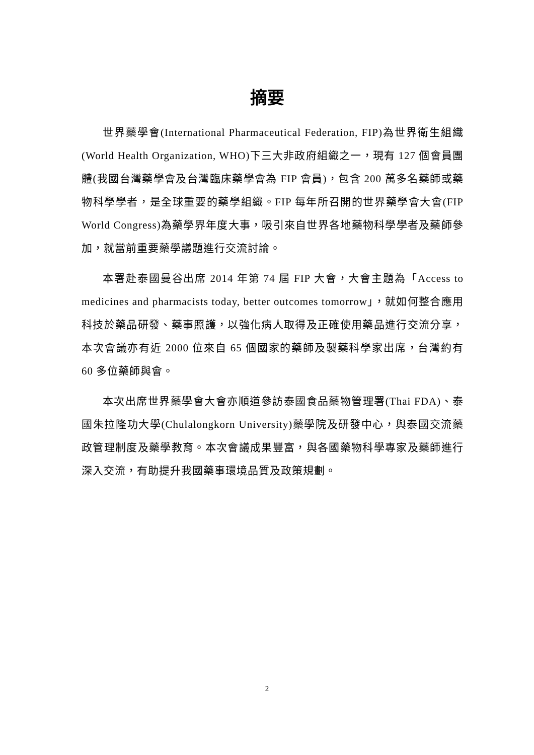摘要
世界藥學會(International Pharmaceutical Federation, FIP)為世界衛生組織(World Health Organization, WHO)下三大非政府組織之一，現有 127 個會員團體(我國台灣藥學會及台灣臨床藥學會為 FIP 會員)，包含 200 萬多名藥師或藥物科學學者，是全球重要的藥學組織。FIP 每年所召開的世界藥學會大會(FIP World Congress)為藥學界年度大事，吸引來自世界各地藥物科學學者及藥師參加，就當前重要藥學議題進行交流討論。
本署赴泰國曼谷出席 2014 年第 74 屆 FIP 大會，大會主題為「Access to medicines and pharmacists today, better outcomes tomorrow」，就如何整合應用科技於藥品研發、藥事照護，以強化病人取得及正確使用藥品進行交流分享，本次會議亦有近 2000 位來自 65 個國家的藥師及製藥科學家出席，台灣約有 60 多位藥師與會。
本次出席世界藥學會大會亦順道參訪泰國食品藥物管理署(Thai FDA)、泰國朱拉隆功大學(Chulalongkorn University)藥學院及研發中心，與泰國交流藥政管理制度及藥學教育。本次會議成果豐富，與各國藥物科學專家及藥師進行深入交流，有助提升我國藥事環境品質及政策規劃。
2